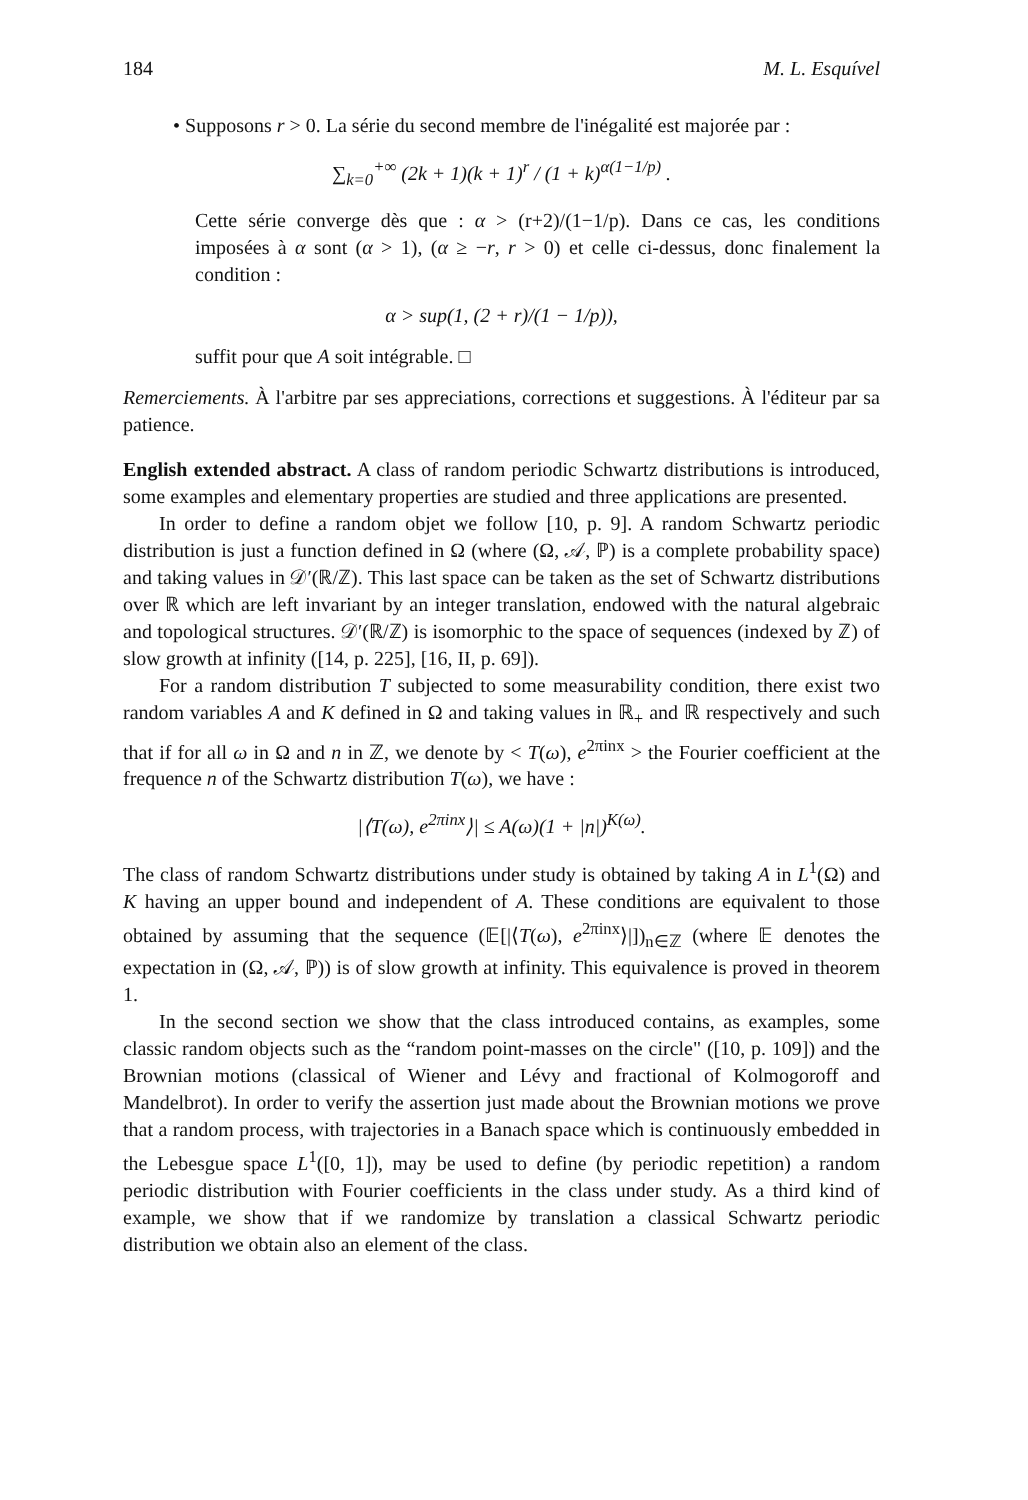184 M. L. Esquível
• Supposons r > 0. La série du second membre de l'inégalité est majorée par :
∑<sub>k=0</sub><sup>+∞</sup> (2k + 1)(k + 1)<sup>r</sup> / (1 + k)<sup>α(1−1/p)</sup> .
Cette série converge dès que : α > (r+2)/(1−1/p). Dans ce cas, les conditions imposées à α sont (α > 1), (α ≥ −r, r > 0) et celle ci-dessus, donc finalement la condition :
α > sup(1, (2 + r)/(1 − 1/p)),
suffit pour que A soit intégrable. □
Remerciements. À l'arbitre par ses appreciations, corrections et suggestions. À l'éditeur par sa patience.
English extended abstract. A class of random periodic Schwartz distributions is introduced, some examples and elementary properties are studied and three applications are presented.
In order to define a random objet we follow [10, p. 9]. A random Schwartz periodic distribution is just a function defined in Ω (where (Ω, 𝒜, ℙ) is a complete probability space) and taking values in 𝒟′(ℝ/ℤ). This last space can be taken as the set of Schwartz distributions over ℝ which are left invariant by an integer translation, endowed with the natural algebraic and topological structures. 𝒟′(ℝ/ℤ) is isomorphic to the space of sequences (indexed by ℤ) of slow growth at infinity ([14, p. 225], [16, II, p. 69]).
For a random distribution T subjected to some measurability condition, there exist two random variables A and K defined in Ω and taking values in ℝ<sub>+</sub> and ℝ respectively and such that if for all ω in Ω and n in ℤ, we denote by < T(ω), e<sup>2πinx</sup> > the Fourier coefficient at the frequence n of the Schwartz distribution T(ω), we have :
|⟨T(ω), e<sup>2πinx</sup>⟩| ≤ A(ω)(1 + |n|)<sup>K(ω)</sup>.
The class of random Schwartz distributions under study is obtained by taking A in L<sup>1</sup>(Ω) and K having an upper bound and independent of A. These conditions are equivalent to those obtained by assuming that the sequence (𝔼[|⟨T(ω), e<sup>2πinx</sup>⟩|])<sub>n∈ℤ</sub> (where 𝔼 denotes the expectation in (Ω, 𝒜, ℙ)) is of slow growth at infinity. This equivalence is proved in theorem 1.
In the second section we show that the class introduced contains, as examples, some classic random objects such as the “random point-masses on the circle" ([10, p. 109]) and the Brownian motions (classical of Wiener and Lévy and fractional of Kolmogoroff and Mandelbrot). In order to verify the assertion just made about the Brownian motions we prove that a random process, with trajectories in a Banach space which is continuously embedded in the Lebesgue space L<sup>1</sup>([0, 1]), may be used to define (by periodic repetition) a random periodic distribution with Fourier coefficients in the class under study. As a third kind of example, we show that if we randomize by translation a classical Schwartz periodic distribution we obtain also an element of the class.